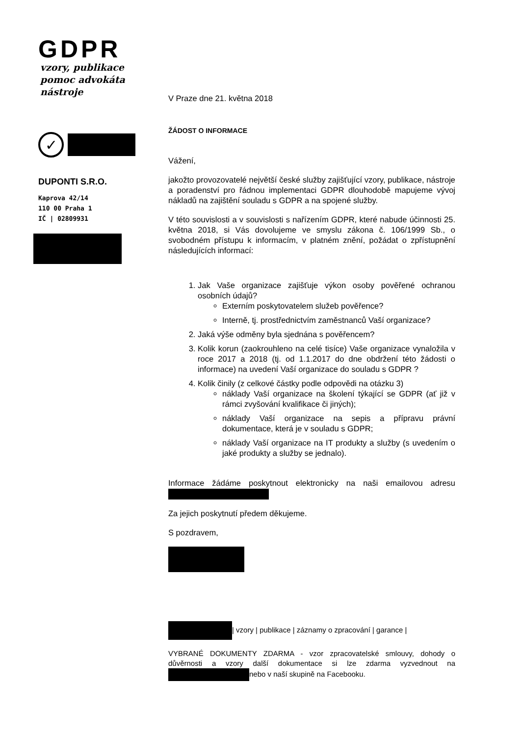GDPR
vzory, publikace
pomoc advokáta
nástroje
✓
DUPONTI S.R.O.
Kaprova 42/14
110 00 Praha 1
IČ | 02809931
V Praze dne 21. května 2018
ŽÁDOST O INFORMACE
Vážení,
jakožto provozovatelé největší české služby zajišťující vzory, publikace, nástroje a poradenství pro řádnou implementaci GDPR dlouhodobě mapujeme vývoj nákladů na zajištění souladu s GDPR a na spojené služby.
V této souvislosti a v souvislosti s nařízením GDPR, které nabude účinnosti 25. května 2018, si Vás dovolujeme ve smyslu zákona č. 106/1999 Sb., o svobodném přístupu k informacím, v platném znění, požádat o zpřístupnění následujících informací:
1. Jak Vaše organizace zajišťuje výkon osoby pověřené ochranou osobních údajů?
Externím poskytovatelem služeb pověřence?
Interně, tj. prostřednictvím zaměstnanců Vaší organizace?
2. Jaká výše odměny byla sjednána s pověřencem?
3. Kolik korun (zaokrouhleno na celé tisíce) Vaše organizace vynaložila v roce 2017 a 2018 (tj. od 1.1.2017 do dne obdržení této žádosti o informace) na uvedení Vaší organizace do souladu s GDPR ?
4. Kolik činily (z celkové částky podle odpovědi na otázku 3)
náklady Vaší organizace na školení týkající se GDPR (ať již v rámci zvyšování kvalifikace či jiných);
náklady Vaší organizace na sepis a přípravu právní dokumentace, která je v souladu s GDPR;
náklady Vaší organizace na IT produkty a služby (s uvedením o jaké produkty a služby se jednalo).
Informace žádáme poskytnout elektronicky na naši emailovou adresu
Za jejich poskytnutí předem děkujeme.
S pozdravem,
| vzory | publikace | záznamy o zpracování | garance |
VYBRANÉ DOKUMENTY ZDARMA - vzor zpracovatelské smlouvy, dohody o důvěrnosti a vzory další dokumentace si lze zdarma vyzvednout na nebo v naší skupině na Facebooku.